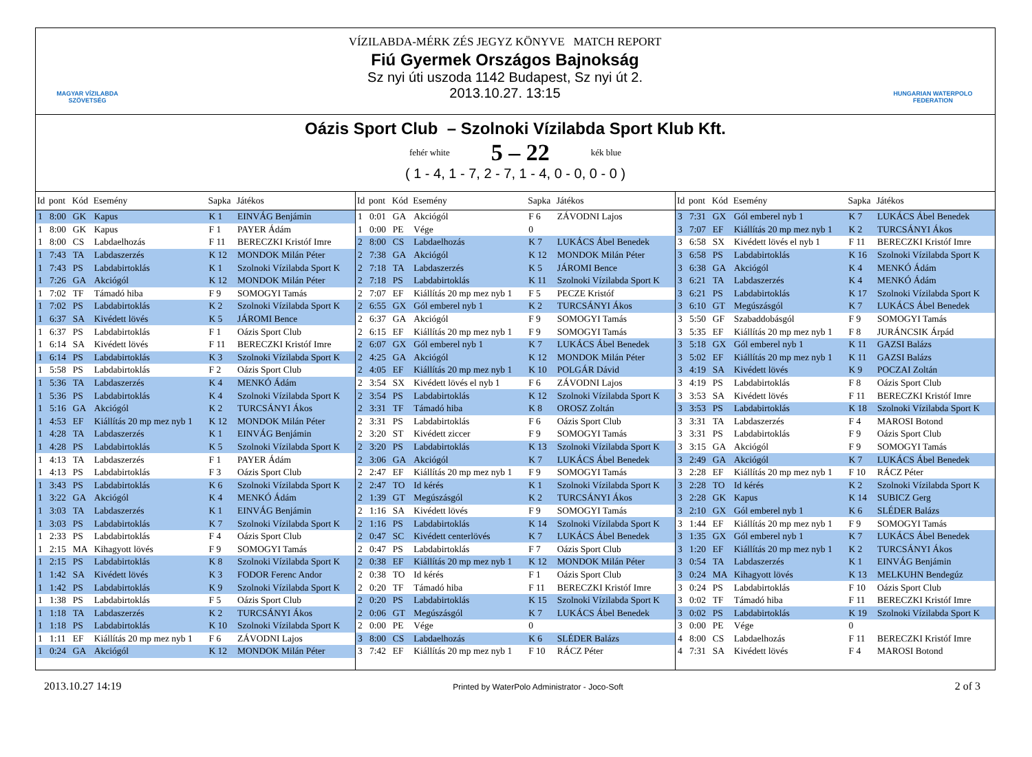MAGYAR VÍZILABDA
SZÖVETSÉG
VÍZILABDA-MÉRK ZÉS JEGYZ KÖNYVE MATCH REPORT
Fiú Gyermek Országos Bajnokság
Sz nyi úti uszoda 1142 Budapest, Sz nyi út 2.
2013.10.27. 13:15
HUNGARIAN WATERPOLO
FEDERATION
Oázis Sport Club – Szolnoki Vízilabda Sport Klub Kft.
fehér white
5 – 22
kék blue
( 1 - 4, 1 - 7, 2 - 7, 1 - 4, 0 - 0, 0 - 0 )
| Id | pont | Kód | Esemény | Sapka | Játékos |
| --- | --- | --- | --- | --- | --- |
| 1 | 8:00 | GK | Kapus | K 1 | EINVÁG Benjámin |
| 1 | 8:00 | GK | Kapus | F 1 | PAYER Ádám |
| 1 | 8:00 | CS | Labdaelhozás | F 11 | BERECZKI Kristóf Imre |
| 1 | 7:43 | TA | Labdaszerzés | K 12 | MONDOK Milán Péter |
| 1 | 7:43 | PS | Labdabirtoklás | K 1 | Szolnoki Vízilabda Sport K |
| 1 | 7:26 | GA | Akciógól | K 12 | MONDOK Milán Péter |
| 1 | 7:02 | TF | Támadó hiba | F 9 | SOMOGYI Tamás |
| 1 | 7:02 | PS | Labdabirtoklás | K 2 | Szolnoki Vízilabda Sport K |
| 1 | 6:37 | SA | Kivédett lövés | K 5 | JÁROMI Bence |
| 1 | 6:37 | PS | Labdabirtoklás | F 1 | Oázis Sport Club |
| 1 | 6:14 | SA | Kivédett lövés | F 11 | BERECZKI Kristóf Imre |
| 1 | 6:14 | PS | Labdabirtoklás | K 3 | Szolnoki Vízilabda Sport K |
| 1 | 5:58 | PS | Labdabirtoklás | F 2 | Oázis Sport Club |
| 1 | 5:36 | TA | Labdaszerzés | K 4 | MENKÓ Ádám |
| 1 | 5:36 | PS | Labdabirtoklás | K 4 | Szolnoki Vízilabda Sport K |
| 1 | 5:16 | GA | Akciógól | K 2 | TURCSÁNYI Ákos |
| 1 | 4:53 | EF | Kiállítás 20 mp mez nyb 1 | K 12 | MONDOK Milán Péter |
| 1 | 4:28 | TA | Labdaszerzés | K 1 | EINVÁG Benjámin |
| 1 | 4:28 | PS | Labdabirtoklás | K 5 | Szolnoki Vízilabda Sport K |
| 1 | 4:13 | TA | Labdaszerzés | F 1 | PAYER Ádám |
| 1 | 4:13 | PS | Labdabirtoklás | F 3 | Oázis Sport Club |
| 1 | 3:43 | PS | Labdabirtoklás | K 6 | Szolnoki Vízilabda Sport K |
| 1 | 3:22 | GA | Akciógól | K 4 | MENKÓ Ádám |
| 1 | 3:03 | TA | Labdaszerzés | K 1 | EINVÁG Benjámin |
| 1 | 3:03 | PS | Labdabirtoklás | K 7 | Szolnoki Vízilabda Sport K |
| 1 | 2:33 | PS | Labdabirtoklás | F 4 | Oázis Sport Club |
| 1 | 2:15 | MA | Kihagyott lövés | F 9 | SOMOGYI Tamás |
| 1 | 2:15 | PS | Labdabirtoklás | K 8 | Szolnoki Vízilabda Sport K |
| 1 | 1:42 | SA | Kivédett lövés | K 3 | FODOR Ferenc Andor |
| 1 | 1:42 | PS | Labdabirtoklás | K 9 | Szolnoki Vízilabda Sport K |
| 1 | 1:38 | PS | Labdabirtoklás | F 5 | Oázis Sport Club |
| 1 | 1:18 | TA | Labdaszerzés | K 2 | TURCSÁNYI Ákos |
| 1 | 1:18 | PS | Labdabirtoklás | K 10 | Szolnoki Vízilabda Sport K |
| 1 | 1:11 | EF | Kiállítás 20 mp mez nyb 1 | F 6 | ZÁVODNI Lajos |
| 1 | 0:24 | GA | Akciógól | K 12 | MONDOK Milán Péter |
| Id | pont | Kód | Esemény | Sapka | Játékos |
| --- | --- | --- | --- | --- | --- |
| 1 | 0:01 | GA | Akciógól | F 6 | ZÁVODNI Lajos |
| 1 | 0:00 | PE | Vége | 0 | |
| 2 | 8:00 | CS | Labdaelhozás | K 7 | LUKÁCS Ábel Benedek |
| 2 | 7:38 | GA | Akciógól | K 12 | MONDOK Milán Péter |
| 2 | 7:18 | TA | Labdaszerzés | K 5 | JÁROMI Bence |
| 2 | 7:18 | PS | Labdabirtoklás | K 11 | Szolnoki Vízilabda Sport K |
| 2 | 7:07 | EF | Kiállítás 20 mp mez nyb 1 | F 5 | PECZE Kristóf |
| 2 | 6:55 | GX | Gól emberel nyb 1 | K 2 | TURCSÁNYI Ákos |
| 2 | 6:37 | GA | Akciógól | F 9 | SOMOGYI Tamás |
| 2 | 6:15 | EF | Kiállítás 20 mp mez nyb 1 | F 9 | SOMOGYI Tamás |
| 2 | 6:07 | GX | Gól emberel nyb 1 | K 7 | LUKÁCS Ábel Benedek |
| 2 | 4:25 | GA | Akciógól | K 12 | MONDOK Milán Péter |
| 2 | 4:05 | EF | Kiállítás 20 mp mez nyb 1 | K 10 | POLGÁR Dávid |
| 2 | 3:54 | SX | Kivédett lövés el nyb 1 | F 6 | ZÁVODNI Lajos |
| 2 | 3:54 | PS | Labdabirtoklás | K 12 | Szolnoki Vízilabda Sport K |
| 2 | 3:31 | TF | Támadó hiba | K 8 | OROSZ Zoltán |
| 2 | 3:31 | PS | Labdabirtoklás | F 6 | Oázis Sport Club |
| 2 | 3:20 | ST | Kivédett ziccer | F 9 | SOMOGYI Tamás |
| 2 | 3:20 | PS | Labdabirtoklás | K 13 | Szolnoki Vízilabda Sport K |
| 2 | 3:06 | GA | Akciógól | K 7 | LUKÁCS Ábel Benedek |
| 2 | 2:47 | EF | Kiállítás 20 mp mez nyb 1 | F 9 | SOMOGYI Tamás |
| 2 | 2:47 | TO | Id kérés | K 1 | Szolnoki Vízilabda Sport K |
| 2 | 1:39 | GT | Megúszásgól | K 2 | TURCSÁNYI Ákos |
| 2 | 1:16 | SA | Kivédett lövés | F 9 | SOMOGYI Tamás |
| 2 | 1:16 | PS | Labdabirtoklás | K 14 | Szolnoki Vízilabda Sport K |
| 2 | 0:47 | SC | Kivédett centerlövés | K 7 | LUKÁCS Ábel Benedek |
| 2 | 0:47 | PS | Labdabirtoklás | F 7 | Oázis Sport Club |
| 2 | 0:38 | EF | Kiállítás 20 mp mez nyb 1 | K 12 | MONDOK Milán Péter |
| 2 | 0:38 | TO | Id kérés | F 1 | Oázis Sport Club |
| 2 | 0:20 | TF | Támadó hiba | F 11 | BERECZKI Kristóf Imre |
| 2 | 0:20 | PS | Labdabirtoklás | K 15 | Szolnoki Vízilabda Sport K |
| 2 | 0:06 | GT | Megúszásgól | K 7 | LUKÁCS Ábel Benedek |
| 2 | 0:00 | PE | Vége | 0 | |
| 3 | 8:00 | CS | Labdaelhozás | K 6 | SLÉDER Balázs |
| 3 | 7:42 | EF | Kiállítás 20 mp mez nyb 1 | F 10 | RÁCZ Péter |
| Id | pont | Kód | Esemény | Sapka | Játékos |
| --- | --- | --- | --- | --- | --- |
| 3 | 7:31 | GX | Gól emberel nyb 1 | K 7 | LUKÁCS Ábel Benedek |
| 3 | 7:07 | EF | Kiállítás 20 mp mez nyb 1 | K 2 | TURCSÁNYI Ákos |
| 3 | 6:58 | SX | Kivédett lövés el nyb 1 | F 11 | BERECZKI Kristóf Imre |
| 3 | 6:58 | PS | Labdabirtoklás | K 16 | Szolnoki Vízilabda Sport K |
| 3 | 6:38 | GA | Akciógól | K 4 | MENKÓ Ádám |
| 3 | 6:21 | TA | Labdaszerzés | K 4 | MENKÓ Ádám |
| 3 | 6:21 | PS | Labdabirtoklás | K 17 | Szolnoki Vízilabda Sport K |
| 3 | 6:10 | GT | Megúszásgól | K 7 | LUKÁCS Ábel Benedek |
| 3 | 5:50 | GF | Szabaddobásgól | F 9 | SOMOGYI Tamás |
| 3 | 5:35 | EF | Kiállítás 20 mp mez nyb 1 | F 8 | JURÁNCSIK Árpád |
| 3 | 5:18 | GX | Gól emberel nyb 1 | K 11 | GAZSI Balázs |
| 3 | 5:02 | EF | Kiállítás 20 mp mez nyb 1 | K 11 | GAZSI Balázs |
| 3 | 4:19 | SA | Kivédett lövés | K 9 | POCZAI Zoltán |
| 3 | 4:19 | PS | Labdabirtoklás | F 8 | Oázis Sport Club |
| 3 | 3:53 | SA | Kivédett lövés | F 11 | BERECZKI Kristóf Imre |
| 3 | 3:53 | PS | Labdabirtoklás | K 18 | Szolnoki Vízilabda Sport K |
| 3 | 3:31 | TA | Labdaszerzés | F 4 | MAROSI Botond |
| 3 | 3:31 | PS | Labdabirtoklás | F 9 | Oázis Sport Club |
| 3 | 3:15 | GA | Akciógól | F 9 | SOMOGYI Tamás |
| 3 | 2:49 | GA | Akciógól | K 7 | LUKÁCS Ábel Benedek |
| 3 | 2:28 | EF | Kiállítás 20 mp mez nyb 1 | F 10 | RÁCZ Péter |
| 3 | 2:28 | TO | Id kérés | K 2 | Szolnoki Vízilabda Sport K |
| 3 | 2:28 | GK | Kapus | K 14 | SUBICZ Gerg |
| 3 | 2:10 | GX | Gól emberel nyb 1 | K 6 | SLÉDER Balázs |
| 3 | 1:44 | EF | Kiállítás 20 mp mez nyb 1 | F 9 | SOMOGYI Tamás |
| 3 | 1:35 | GX | Gól emberel nyb 1 | K 7 | LUKÁCS Ábel Benedek |
| 3 | 1:20 | EF | Kiállítás 20 mp mez nyb 1 | K 2 | TURCSÁNYI Ákos |
| 3 | 0:54 | TA | Labdaszerzés | K 1 | EINVÁG Benjámin |
| 3 | 0:24 | MA | Kihagyott lövés | K 13 | MELKUHN Bendegúz |
| 3 | 0:24 | PS | Labdabirtoklás | F 10 | Oázis Sport Club |
| 3 | 0:02 | TF | Támadó hiba | F 11 | BERECZKI Kristóf Imre |
| 3 | 0:02 | PS | Labdabirtoklás | K 19 | Szolnoki Vízilabda Sport K |
| 3 | 0:00 | PE | Vége | 0 | |
| 4 | 8:00 | CS | Labdaelhozás | F 11 | BERECZKI Kristóf Imre |
| 4 | 7:31 | SA | Kivédett lövés | F 4 | MAROSI Botond |
2013.10.27 14:19
Printed by WaterPolo Administrator - Joco-Soft
2 of 3